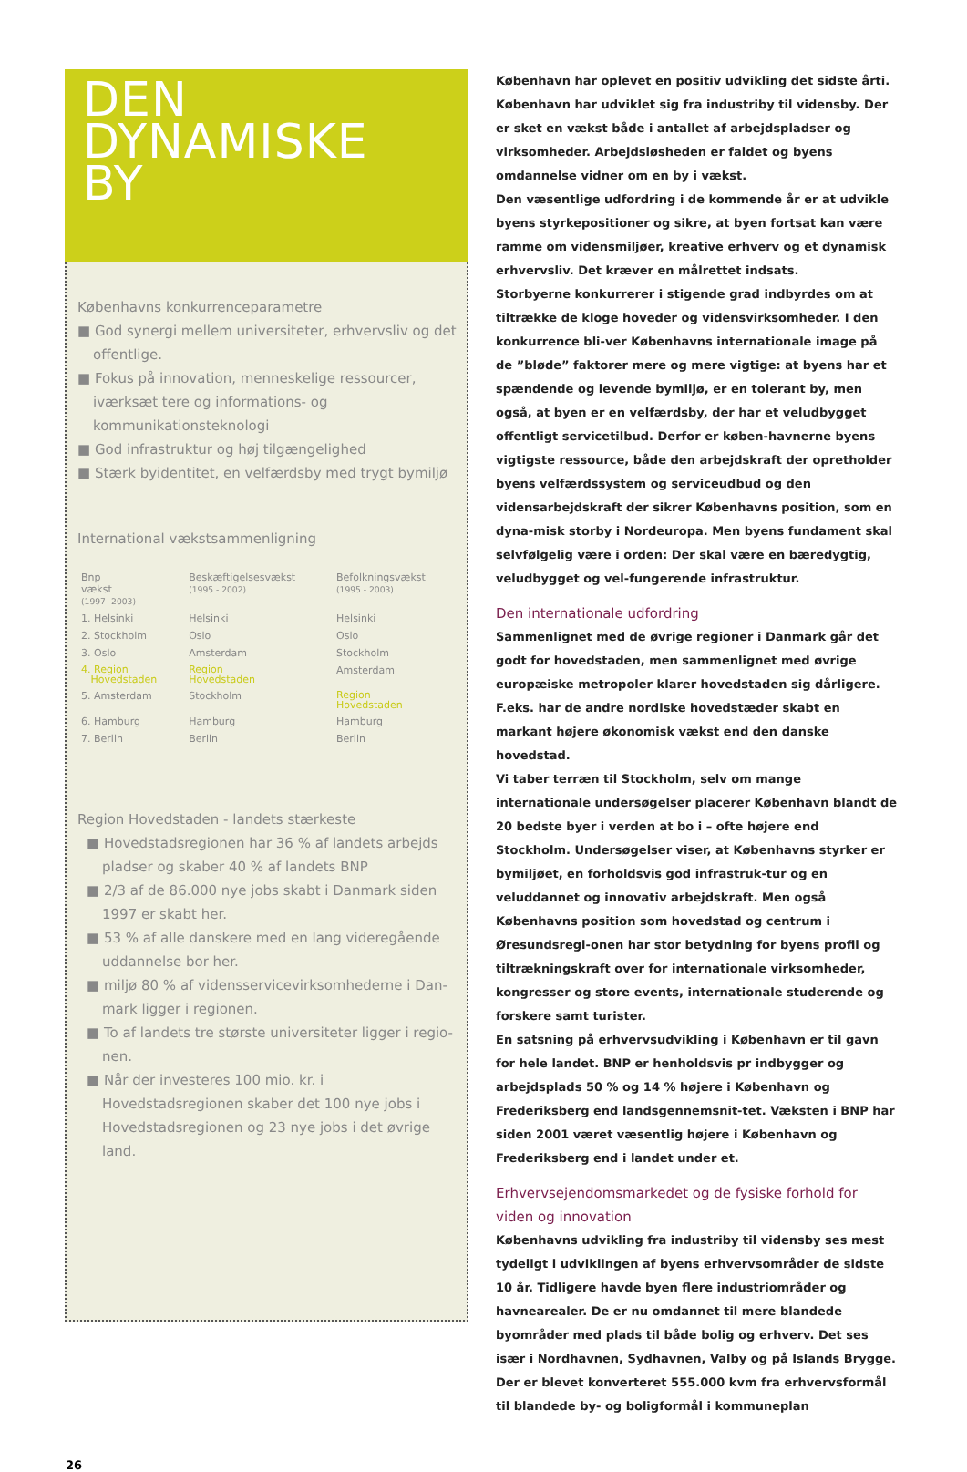DEN
DYNAMISKE
BY
Københavns konkurrenceparametre
■ God synergi mellem universiteter, erhvervsliv og det offentlige.
■ Fokus på innovation, menneskelige ressourcer, iværksæt tere og informations- og kommunikationsteknologi
■ God infrastruktur og høj tilgængelighed
■ Stærk byidentitet, en velfærdsby med trygt bymiljø
International vækstsammenligning
| Bnp vækst (1997- 2003) | Beskæftigelsesvækst (1995 - 2002) | Befolkningsvækst (1995 - 2003) |
| --- | --- | --- |
| 1. Helsinki | Helsinki | Helsinki |
| 2. Stockholm | Oslo | Oslo |
| 3. Oslo | Amsterdam | Stockholm |
| 4. Region Hovedstaden | Region Hovedstaden | Amsterdam |
| 5. Amsterdam | Stockholm | Region Hovedstaden |
| 6. Hamburg | Hamburg | Hamburg |
| 7. Berlin | Berlin | Berlin |
Region Hovedstaden - landets stærkeste
■ Hovedstadsregionen har 36 % af landets arbejds pladser og skaber 40 % af landets BNP
■ 2/3 af de 86.000 nye jobs skabt i Danmark siden 1997 er skabt her.
■ 53 % af alle danskere med en lang videregående uddannelse bor her.
■ miljø 80 % af vidensservicevirksomhederne i Dan-mark ligger i regionen.
■ To af landets tre største universiteter ligger i regio-nen.
■ Når der investeres 100 mio. kr. i Hovedstadsregionen skaber det 100 nye jobs i Hovedstadsregionen og 23 nye jobs i det øvrige land.
København har oplevet en positiv udvikling det sidste årti. København har udviklet sig fra industriby til vidensby. Der er sket en vækst både i antallet af arbejdspladser og virksomheder. Arbejdsløsheden er faldet og byens omdannelse vidner om en by i vækst.
Den væsentlige udfordring i de kommende år er at udvikle byens styrkepositioner og sikre, at byen fortsat kan være ramme om vidensmiljøer, kreative erhverv og et dynamisk erhvervsliv. Det kræver en målrettet indsats.
Storbyerne konkurrerer i stigende grad indbyrdes om at tiltrække de kloge hoveder og vidensvirksomheder. I den konkurrence bli-ver Københavns internationale image på de ”bløde” faktorer mere og mere vigtige: at byens har et spændende og levende bymiljø, er en tolerant by, men også, at byen er en velfærdsby, der har et veludbygget offentligt servicetilbud. Derfor er køben-havnerne byens vigtigste ressource, både den arbejdskraft der opretholder byens velfærdssystem og serviceudbud og den vidensarbejdskraft der sikrer Københavns position, som en dyna-misk storby i Nordeuropa. Men byens fundament skal selvfølgelig være i orden: Der skal være en bæredygtig, veludbygget og vel-fungerende infrastruktur.
Den internationale udfordring
Sammenlignet med de øvrige regioner i Danmark går det godt for hovedstaden, men sammenlignet med øvrige europæiske metropoler klarer hovedstaden sig dårligere. F.eks. har de andre nordiske hovedstæder skabt en markant højere økonomisk vækst end den danske hovedstad.
Vi taber terræn til Stockholm, selv om mange internationale undersøgelser placerer København blandt de 20 bedste byer i verden at bo i – ofte højere end Stockholm. Undersøgelser viser, at Københavns styrker er bymiljøet, en forholdsvis god infrastruk-tur og en veluddannet og innovativ arbejdskraft. Men også Københavns position som hovedstad og centrum i Øresundsregi-onen har stor betydning for byens profil og tiltrækningskraft over for internationale virksomheder, kongresser og store events, internationale studerende og forskere samt turister.
En satsning på erhvervsudvikling i København er til gavn for hele landet. BNP er henholdsvis pr indbygger og arbejdsplads 50 % og 14 % højere i København og Frederiksberg end landsgennemsnit-tet. Væksten i BNP har siden 2001 været væsentlig højere i København og Frederiksberg end i landet under et.
Erhvervsejendomsmarkedet og de fysiske forhold for viden og innovation
Københavns udvikling fra industriby til vidensby ses mest tydeligt i udviklingen af byens erhvervsområder de sidste 10 år. Tidligere havde byen flere industriområder og havnearealer. De er nu omdannet til mere blandede byområder med plads til både bolig og erhverv. Det ses især i Nordhavnen, Sydhavnen, Valby og på Islands Brygge. Der er blevet konverteret 555.000 kvm fra erhvervsformål til blandede by- og boligformål i kommuneplan
26